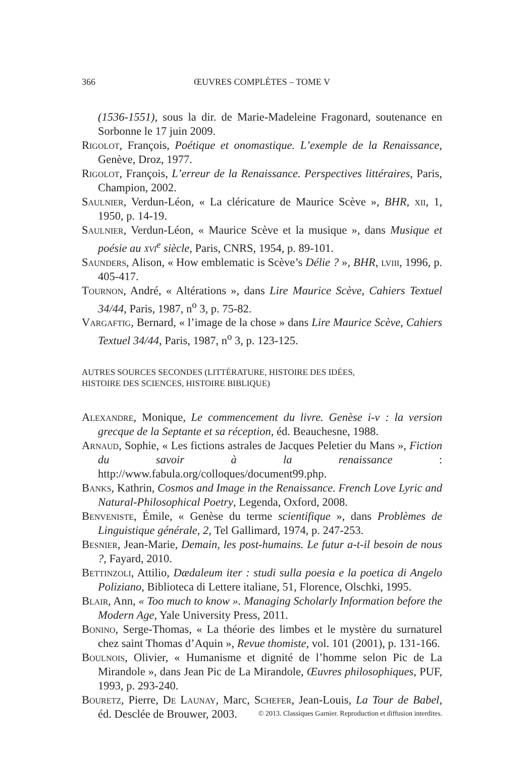366 ŒUVRES COMPLÈTES – TOME V
(1536-1551), sous la dir. de Marie-Madeleine Fragonard, soutenance en Sorbonne le 17 juin 2009.
Rigolot, François, Poétique et onomastique. L’exemple de la Renaissance, Genève, Droz, 1977.
Rigolot, François, L’erreur de la Renaissance. Perspectives littéraires, Paris, Champion, 2002.
Saulnier, Verdun-Léon, « La cléricature de Maurice Scève », BHR, xii, 1, 1950, p. 14-19.
Saulnier, Verdun-Léon, « Maurice Scève et la musique », dans Musique et poésie au xvi<sup>e</sup> siècle, Paris, CNRS, 1954, p. 89-101.
Saunders, Alison, « How emblematic is Scève’s Délie ? », BHR, lviii, 1996, p. 405-417.
Tournon, André, « Altérations », dans Lire Maurice Scève, Cahiers Textuel 34/44, Paris, 1987, n<sup>o</sup> 3, p. 75-82.
Vargaftig, Bernard, « l’image de la chose » dans Lire Maurice Scève, Cahiers Textuel 34/44, Paris, 1987, n<sup>o</sup> 3, p. 123-125.
AUTRES SOURCES SECONDES (LITTÉRATURE, HISTOIRE DES IDÉES,
HISTOIRE DES SCIENCES, HISTOIRE BIBLIQUE)
Alexandre, Monique, Le commencement du livre. Genèse i-v : la version grecque de la Septante et sa réception, éd. Beauchesne, 1988.
Arnaud, Sophie, « Les fictions astrales de Jacques Peletier du Mans », Fiction du savoir à la renaissance : http://www.fabula.org/colloques/document99.php.
Banks, Kathrin, Cosmos and Image in the Renaissance. French Love Lyric and Natural-Philosophical Poetry, Legenda, Oxford, 2008.
Benveniste, Émile, « Genèse du terme scientifique », dans Problèmes de Linguistique générale, 2, Tel Gallimard, 1974, p. 247-253.
Besnier, Jean-Marie, Demain, les post-humains. Le futur a-t-il besoin de nous ?, Fayard, 2010.
Bettinzoli, Attilio, Dædaleum iter : studi sulla poesia e la poetica di Angelo Poliziano, Biblioteca di Lettere italiane, 51, Florence, Olschki, 1995.
Blair, Ann, « Too much to know ». Managing Scholarly Information before the Modern Age, Yale University Press, 2011.
Bonino, Serge-Thomas, « La théorie des limbes et le mystère du surnaturel chez saint Thomas d’Aquin », Revue thomiste, vol. 101 (2001), p. 131-166.
Boulnois, Olivier, « Humanisme et dignité de l’homme selon Pic de La Mirandole », dans Jean Pic de La Mirandole, Œuvres philosophiques, PUF, 1993, p. 293-240.
Bouretz, Pierre, De Launay, Marc, Schefer, Jean-Louis, La Tour de Babel, éd. Desclée de Brouwer, 2003.
© 2013. Classiques Garnier. Reproduction et diffusion interdites.